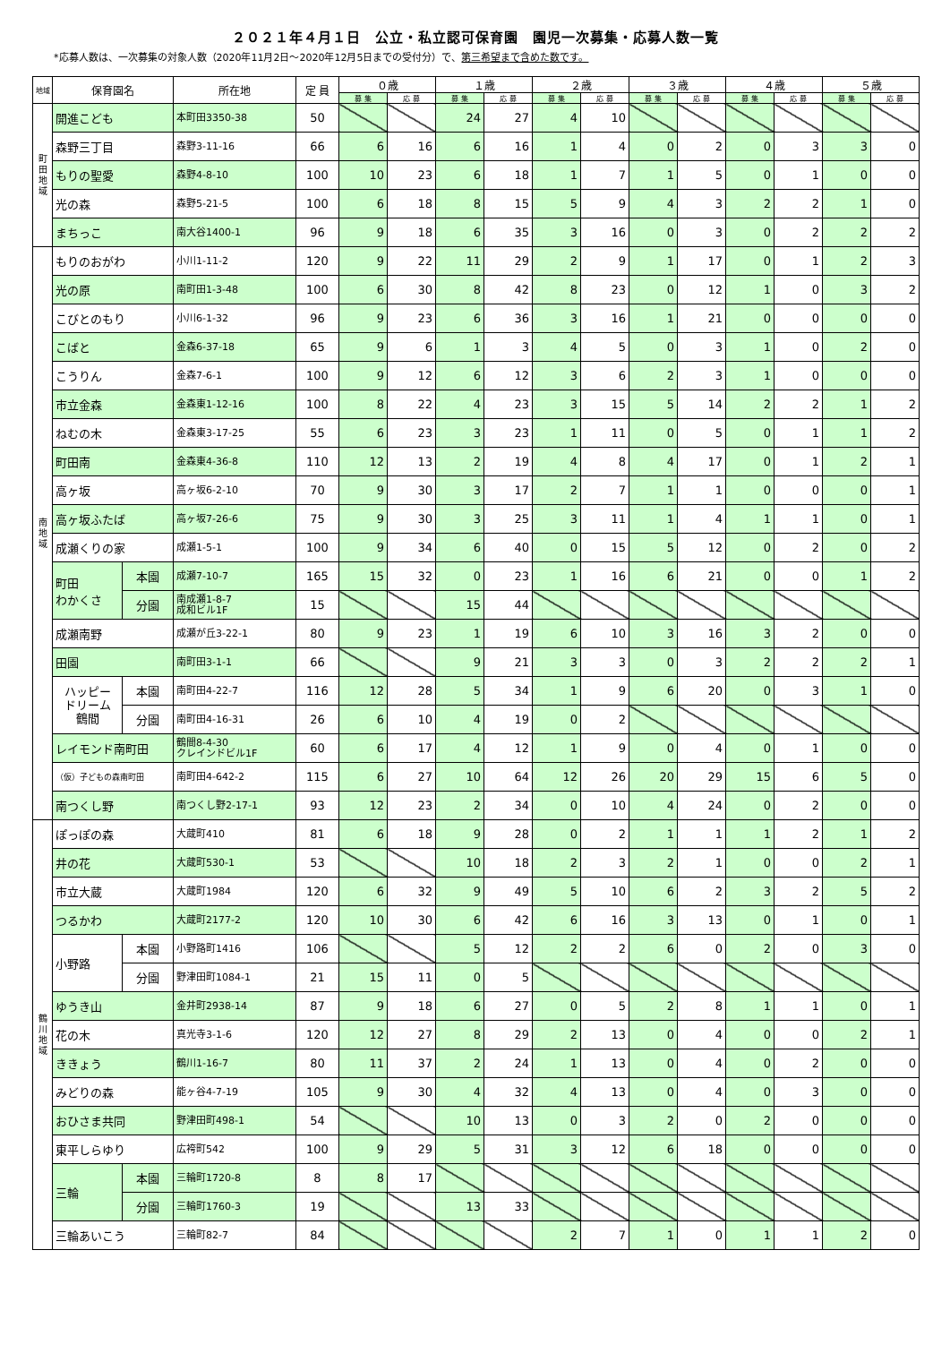２０２１年４月１日　公立・私立認可保育園　園児一次募集・応募人数一覧
*応募人数は、一次募集の対象人数（2020年11月2日～2020年12月5日までの受付分）で、第三希望まで含めた数です。
| 地域 | 保育園名 | | 所在地 | 定 員 | ０歳 | | １歳 | | ２歳 | | ３歳 | | ４歳 | | ５歳 | |
| --- | --- | --- | --- | --- | --- | --- | --- | --- | --- | --- | --- | --- | --- | --- | --- | --- |
| | | | | | 募 集 | 応 募 | 募 集 | 応 募 | 募 集 | 応 募 | 募 集 | 応 募 | 募 集 | 応 募 | 募 集 | 応 募 |
| 町 田 地 域 | 開進こども | | 本町田3350-38 | 50 | | | 24 | 27 | 4 | 10 | | | | | | |
| | 森野三丁目 | | 森野3-11-16 | 66 | 6 | 16 | 6 | 16 | 1 | 4 | 0 | 2 | 0 | 3 | 3 | 0 |
| | もりの聖愛 | | 森野4-8-10 | 100 | 10 | 23 | 6 | 18 | 1 | 7 | 1 | 5 | 0 | 1 | 0 | 0 |
| | 光の森 | | 森野5-21-5 | 100 | 6 | 18 | 8 | 15 | 5 | 9 | 4 | 3 | 2 | 2 | 1 | 0 |
| | まちっこ | | 南大谷1400-1 | 96 | 9 | 18 | 6 | 35 | 3 | 16 | 0 | 3 | 0 | 2 | 2 | 2 |
| 南 地 域 | もりのおがわ | | 小川1-11-2 | 120 | 9 | 22 | 11 | 29 | 2 | 9 | 1 | 17 | 0 | 1 | 2 | 3 |
| | 光の原 | | 南町田1-3-48 | 100 | 6 | 30 | 8 | 42 | 8 | 23 | 0 | 12 | 1 | 0 | 3 | 2 |
| | こびとのもり | | 小川6-1-32 | 96 | 9 | 23 | 6 | 36 | 3 | 16 | 1 | 21 | 0 | 0 | 0 | 0 |
| | こばと | | 金森6-37-18 | 65 | 9 | 6 | 1 | 3 | 4 | 5 | 0 | 3 | 1 | 0 | 2 | 0 |
| | こうりん | | 金森7-6-1 | 100 | 9 | 12 | 6 | 12 | 3 | 6 | 2 | 3 | 1 | 0 | 0 | 0 |
| | 市立金森 | | 金森東1-12-16 | 100 | 8 | 22 | 4 | 23 | 3 | 15 | 5 | 14 | 2 | 2 | 1 | 2 |
| | ねむの木 | | 金森東3-17-25 | 55 | 6 | 23 | 3 | 23 | 1 | 11 | 0 | 5 | 0 | 1 | 1 | 2 |
| | 町田南 | | 金森東4-36-8 | 110 | 12 | 13 | 2 | 19 | 4 | 8 | 4 | 17 | 0 | 1 | 2 | 1 |
| | 高ヶ坂 | | 高ヶ坂6-2-10 | 70 | 9 | 30 | 3 | 17 | 2 | 7 | 1 | 1 | 0 | 0 | 0 | 1 |
| | 高ヶ坂ふたば | | 高ヶ坂7-26-6 | 75 | 9 | 30 | 3 | 25 | 3 | 11 | 1 | 4 | 1 | 1 | 0 | 1 |
| | 成瀬くりの家 | | 成瀬1-5-1 | 100 | 9 | 34 | 6 | 40 | 0 | 15 | 5 | 12 | 0 | 2 | 0 | 2 |
| | 町田 わかくさ | 本園 | 成瀬7-10-7 | 165 | 15 | 32 | 0 | 23 | 1 | 16 | 6 | 21 | 0 | 0 | 1 | 2 |
| | | 分園 | 南成瀬1-8-7 成和ビル1F | 15 | | | 15 | 44 | | | | | | | | |
| | 成瀬南野 | | 成瀬が丘3-22-1 | 80 | 9 | 23 | 1 | 19 | 6 | 10 | 3 | 16 | 3 | 2 | 0 | 0 |
| | 田園 | | 南町田3-1-1 | 66 | | | 9 | 21 | 3 | 3 | 0 | 3 | 2 | 2 | 2 | 1 |
| | ハッピー ドリーム 鶴間 | 本園 | 南町田4-22-7 | 116 | 12 | 28 | 5 | 34 | 1 | 9 | 6 | 20 | 0 | 3 | 1 | 0 |
| | | 分園 | 南町田4-16-31 | 26 | 6 | 10 | 4 | 19 | 0 | 2 | | | | | | |
| | レイモンド南町田 | | 鶴間8-4-30 クレインドビル1F | 60 | 6 | 17 | 4 | 12 | 1 | 9 | 0 | 4 | 0 | 1 | 0 | 0 |
| | （仮）子どもの森南町田 | | 南町田4-642-2 | 115 | 6 | 27 | 10 | 64 | 12 | 26 | 20 | 29 | 15 | 6 | 5 | 0 |
| | 南つくし野 | | 南つくし野2-17-1 | 93 | 12 | 23 | 2 | 34 | 0 | 10 | 4 | 24 | 0 | 2 | 0 | 0 |
| 鶴 川 地 域 | ぽっぽの森 | | 大蔵町410 | 81 | 6 | 18 | 9 | 28 | 0 | 2 | 1 | 1 | 1 | 2 | 1 | 2 |
| | 井の花 | | 大蔵町530-1 | 53 | | | 10 | 18 | 2 | 3 | 2 | 1 | 0 | 0 | 2 | 1 |
| | 市立大蔵 | | 大蔵町1984 | 120 | 6 | 32 | 9 | 49 | 5 | 10 | 6 | 2 | 3 | 2 | 5 | 2 |
| | つるかわ | | 大蔵町2177-2 | 120 | 10 | 30 | 6 | 42 | 6 | 16 | 3 | 13 | 0 | 1 | 0 | 1 |
| | 小野路 | 本園 | 小野路町1416 | 106 | | | 5 | 12 | 2 | 2 | 6 | 0 | 2 | 0 | 3 | 0 |
| | | 分園 | 野津田町1084-1 | 21 | 15 | 11 | 0 | 5 | | | | | | | | |
| | ゆうき山 | | 金井町2938-14 | 87 | 9 | 18 | 6 | 27 | 0 | 5 | 2 | 8 | 1 | 1 | 0 | 1 |
| | 花の木 | | 真光寺3-1-6 | 120 | 12 | 27 | 8 | 29 | 2 | 13 | 0 | 4 | 0 | 0 | 2 | 1 |
| | ききょう | | 鶴川1-16-7 | 80 | 11 | 37 | 2 | 24 | 1 | 13 | 0 | 4 | 0 | 2 | 0 | 0 |
| | みどりの森 | | 能ヶ谷4-7-19 | 105 | 9 | 30 | 4 | 32 | 4 | 13 | 0 | 4 | 0 | 3 | 0 | 0 |
| | おひさま共同 | | 野津田町498-1 | 54 | | | 10 | 13 | 0 | 3 | 2 | 0 | 2 | 0 | 0 | 0 |
| | 東平しらゆり | | 広袴町542 | 100 | 9 | 29 | 5 | 31 | 3 | 12 | 6 | 18 | 0 | 0 | 0 | 0 |
| | 三輪 | 本園 | 三輪町1720-8 | 8 | 8 | 17 | | | | | | | | | | |
| | | 分園 | 三輪町1760-3 | 19 | | | 13 | 33 | | | | | | | | |
| | 三輪あいこう | | 三輪町82-7 | 84 | | | | | 2 | 7 | 1 | 0 | 1 | 1 | 2 | 0 |